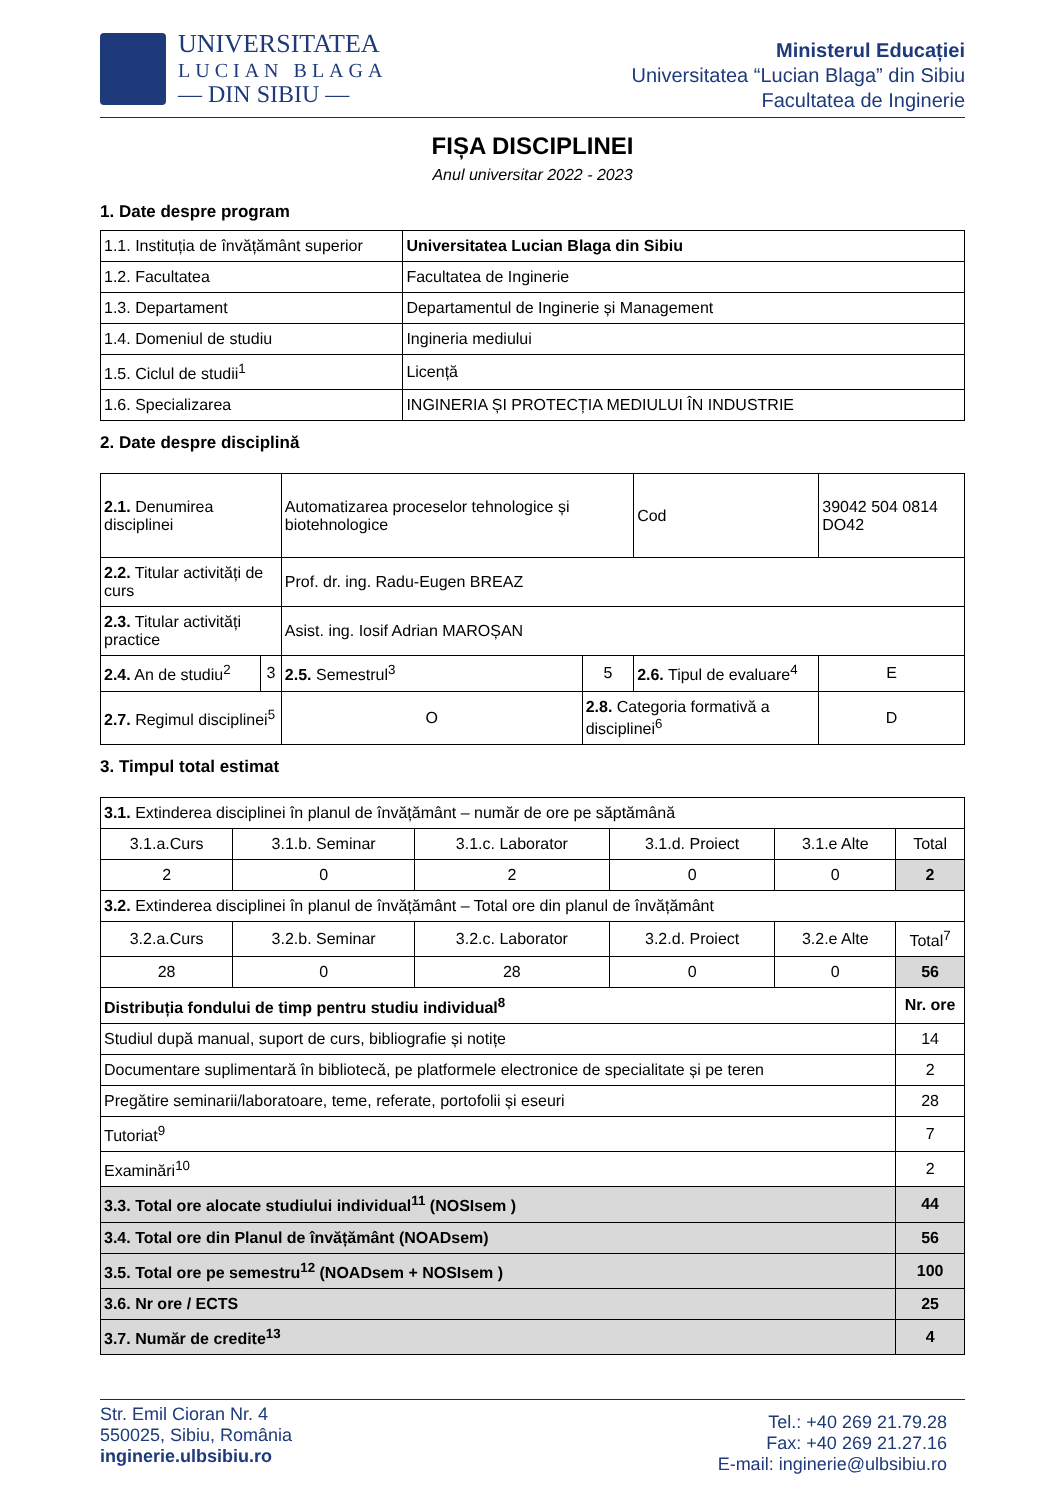UNIVERSITATEA
LUCIAN BLAGA
— DIN SIBIU —
Ministerul Educației
Universitatea “Lucian Blaga” din Sibiu
Facultatea de Inginerie
FIȘA DISCIPLINEI
Anul universitar 2022 - 2023
1. Date despre program
| 1.1. Instituția de învățământ superior | Universitatea Lucian Blaga din Sibiu |
| 1.2. Facultatea | Facultatea de Inginerie |
| 1.3. Departament | Departamentul de Inginerie și Management |
| 1.4. Domeniul de studiu | Ingineria mediului |
| 1.5. Ciclul de studii<sup>1</sup> | Licență |
| 1.6. Specializarea | INGINERIA ȘI PROTECȚIA MEDIULUI ÎN INDUSTRIE |
2. Date despre disciplină
| 2.1. Denumirea disciplinei | | Automatizarea proceselor tehnologice și biotehnologice | | | Cod | 39042 504 0814 DO42 | |
| 2.2. Titular activități de curs | | Prof. dr. ing. Radu-Eugen BREAZ | | | | | |
| 2.3. Titular activități practice | | Asist. ing. Iosif Adrian MAROȘAN | | | | | |
| 2.4. An de studiu<sup>2</sup> | 3 | 2.5. Semestrul<sup>3</sup> | | 5 | 2.6. Tipul de evaluare<sup>4</sup> | | E |
| 2.7. Regimul disciplinei<sup>5</sup> | | O | 2.8. Categoria formativă a disciplinei<sup>6</sup> | | | | D |
3. Timpul total estimat
| 3.1. Extinderea disciplinei în planul de învățământ – număr de ore pe săptămână | | | | | | |
| 3.1.a.Curs | 3.1.b. Seminar | 3.1.c. Laborator | 3.1.d. Proiect | 3.1.e Alte | Total | |
| 2 | 0 | 2 | 0 | 0 | 2 | |
| 3.2. Extinderea disciplinei în planul de învățământ – Total ore din planul de învățământ | | | | | | |
| 3.2.a.Curs | 3.2.b. Seminar | 3.2.c. Laborator | 3.2.d. Proiect | 3.2.e Alte | Total<sup>7</sup> | |
| 28 | 0 | 28 | 0 | 0 | 56 | |
| Distribuția fondului de timp pentru studiu individual<sup>8</sup> | | | | | | Nr. ore |
| Studiul după manual, suport de curs, bibliografie și notițe | | | | | | 14 |
| Documentare suplimentară în bibliotecă, pe platformele electronice de specialitate și pe teren | | | | | | 2 |
| Pregătire seminarii/laboratoare, teme, referate, portofolii și eseuri | | | | | | 28 |
| Tutoriat<sup>9</sup> | | | | | | 7 |
| Examinări<sup>10</sup> | | | | | | 2 |
| 3.3. Total ore alocate studiului individual<sup>11</sup> (NOSIsem ) | | | | | | 44 |
| 3.4. Total ore din Planul de învățământ (NOADsem) | | | | | | 56 |
| 3.5. Total ore pe semestru<sup>12</sup> (NOADsem + NOSIsem ) | | | | | | 100 |
| 3.6. Nr ore / ECTS | | | | | | 25 |
| 3.7. Număr de credite<sup>13</sup> | | | | | | 4 |
Str. Emil Cioran Nr. 4
550025, Sibiu, România
inginerie.ulbsibiu.ro
Tel.: +40 269 21.79.28
Fax: +40 269 21.27.16
E-mail: inginerie@ulbsibiu.ro